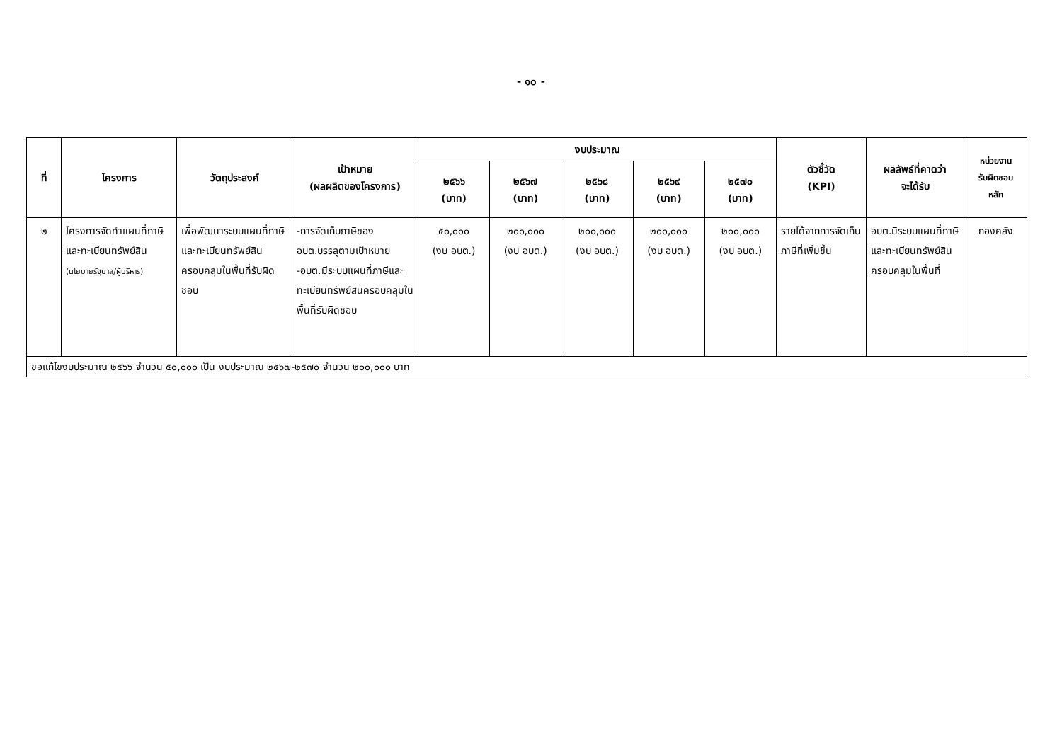- ๑๐ -
| ที่ | โครงการ | วัตถุประสงค์ | เป้าหมาย (ผลผลิตของโครงการ) | งบประมาณ | | | | | ตัวชี้วัด (KPI) | ผลลัพธ์ที่คาดว่า จะได้รับ | หน่วยงาน รับผิดชอบ หลัก |
| --- | --- | --- | --- | --- | --- | --- | --- | --- | --- | --- | --- |
| | | | | ๒๕๖๖ (บาท) | ๒๕๖๗ (บาท) | ๒๕๖๘ (บาท) | ๒๕๖๙ (บาท) | ๒๕๗๐ (บาท) | | | |
| ๒ | โครงการจัดทำแผนที่ภาษีและทะเบียนทรัพย์สิน (นโยบายรัฐบาล/ผู้บริหาร) | เพื่อพัฒนาระบบแผนที่ภาษีและทะเบียนทรัพย์สินครอบคลุมในพื้นที่รับผิดชอบ | -การจัดเก็บภาษีของ อบต.บรรลุตามเป้าหมาย -อบต.มีระบบแผนที่ภาษีและทะเบียนทรัพย์สินครอบคลุมในพื้นที่รับผิดชอบ | ๕๐,๐๐๐ (งบ อบต.) | ๒๐๐,๐๐๐ (งบ อบต.) | ๒๐๐,๐๐๐ (งบ อบต.) | ๒๐๐,๐๐๐ (งบ อบต.) | ๒๐๐,๐๐๐ (งบ อบต.) | รายได้จากการจัดเก็บภาษีที่เพิ่มขึ้น | อบต.มีระบบแผนที่ภาษีและทะเบียนทรัพย์สินครอบคลุมในพื้นที่ | กองคลัง |
| ขอแก้ไขงบประมาณ ๒๕๖๖ จำนวน ๕๐,๐๐๐ เป็น งบประมาณ ๒๕๖๗-๒๕๗๐ จำนวน ๒๐๐,๐๐๐ บาท | | | | | | | | | | | |